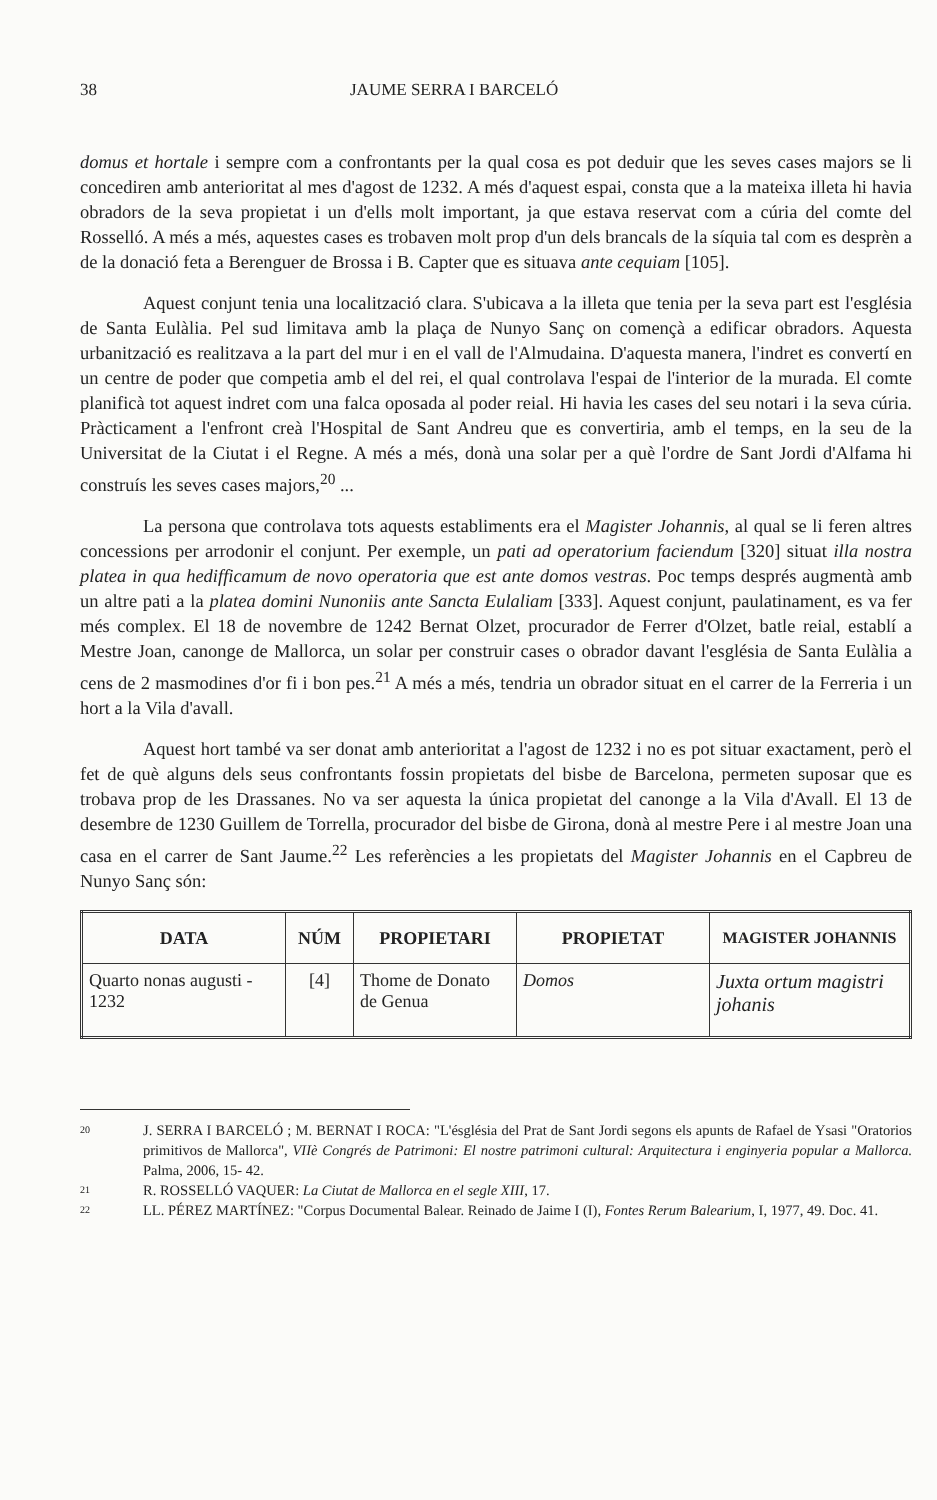38 JAUME SERRA I BARCELÓ
domus et hortale i sempre com a confrontants per la qual cosa es pot deduir que les seves cases majors se li concediren amb anterioritat al mes d'agost de 1232. A més d'aquest espai, consta que a la mateixa illeta hi havia obradors de la seva propietat i un d'ells molt important, ja que estava reservat com a cúria del comte del Rosselló. A més a més, aquestes cases es trobaven molt prop d'un dels brancals de la síquia tal com es desprèn a de la donació feta a Berenguer de Brossa i B. Capter que es situava ante cequiam [105].
Aquest conjunt tenia una localització clara. S'ubicava a la illeta que tenia per la seva part est l'església de Santa Eulàlia. Pel sud limitava amb la plaça de Nunyo Sanç on començà a edificar obradors. Aquesta urbanització es realitzava a la part del mur i en el vall de l'Almudaina. D'aquesta manera, l'indret es convertí en un centre de poder que competia amb el del rei, el qual controlava l'espai de l'interior de la murada. El comte planificà tot aquest indret com una falca oposada al poder reial. Hi havia les cases del seu notari i la seva cúria. Pràcticament a l'enfront creà l'Hospital de Sant Andreu que es convertiria, amb el temps, en la seu de la Universitat de la Ciutat i el Regne. A més a més, donà una solar per a què l'ordre de Sant Jordi d'Alfama hi construís les seves cases majors,<sup>20</sup> ...
La persona que controlava tots aquests establiments era el Magister Johannis, al qual se li feren altres concessions per arrodonir el conjunt. Per exemple, un pati ad operatorium faciendum [320] situat illa nostra platea in qua hedifficamum de novo operatoria que est ante domos vestras. Poc temps després augmentà amb un altre pati a la platea domini Nunoniis ante Sancta Eulaliam [333]. Aquest conjunt, paulatinament, es va fer més complex. El 18 de novembre de 1242 Bernat Olzet, procurador de Ferrer d'Olzet, batle reial, establí a Mestre Joan, canonge de Mallorca, un solar per construir cases o obrador davant l'església de Santa Eulàlia a cens de 2 masmodines d'or fi i bon pes.<sup>21</sup> A més a més, tendria un obrador situat en el carrer de la Ferreria i un hort a la Vila d'avall.
Aquest hort també va ser donat amb anterioritat a l'agost de 1232 i no es pot situar exactament, però el fet de què alguns dels seus confrontants fossin propietats del bisbe de Barcelona, permeten suposar que es trobava prop de les Drassanes. No va ser aquesta la única propietat del canonge a la Vila d'Avall. El 13 de desembre de 1230 Guillem de Torrella, procurador del bisbe de Girona, donà al mestre Pere i al mestre Joan una casa en el carrer de Sant Jaume.<sup>22</sup> Les referències a les propietats del Magister Johannis en el Capbreu de Nunyo Sanç són:
| DATA | NÚM | PROPIETARI | PROPIETAT | MAGISTER JOHANNIS |
| --- | --- | --- | --- | --- |
| Quarto nonas augusti - 1232 | [4] | Thome de Donato de Genua | Domos | Juxta ortum magistri johanis |
<sup>20</sup> J. SERRA I BARCELÓ ; M. BERNAT I ROCA: "L'ésglésia del Prat de Sant Jordi segons els apunts de Rafael de Ysasi "Oratorios primitivos de Mallorca", VIIè Congrés de Patrimoni: El nostre patrimoni cultural: Arquitectura i enginyeria popular a Mallorca. Palma, 2006, 15- 42.
<sup>21</sup> R. ROSSELLÓ VAQUER: La Ciutat de Mallorca en el segle XIII, 17.
<sup>22</sup> LL. PÉREZ MARTÍNEZ: "Corpus Documental Balear. Reinado de Jaime I (I), Fontes Rerum Balearium, I, 1977, 49. Doc. 41.